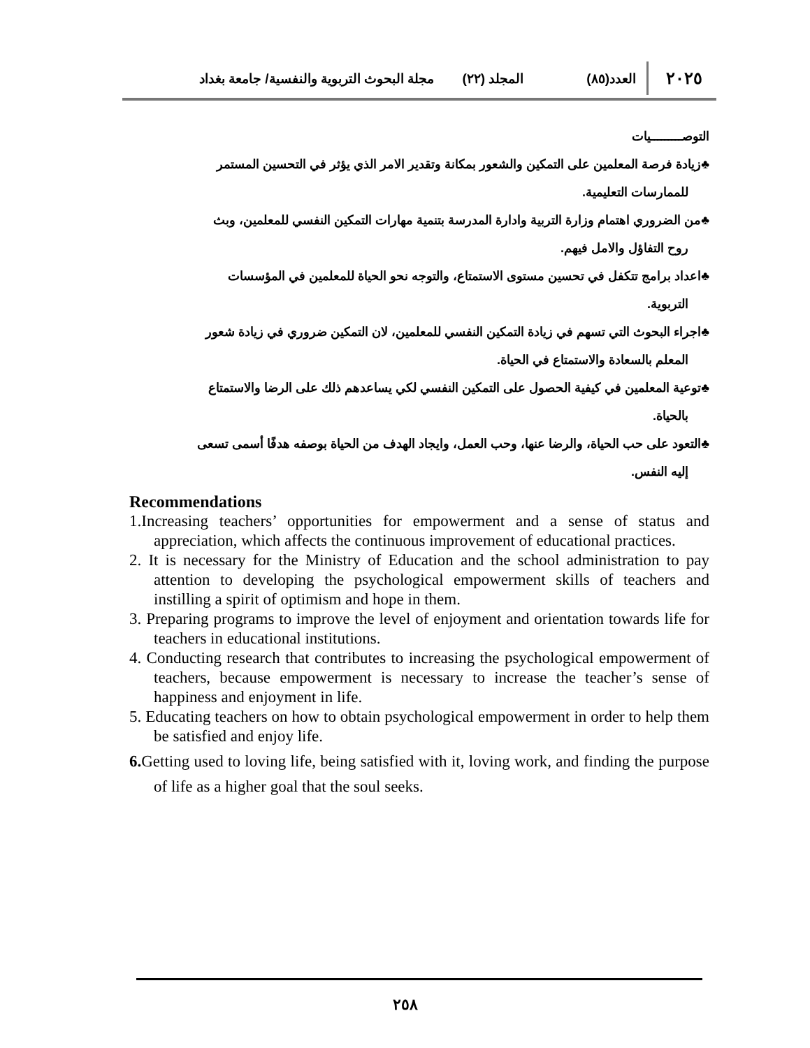٢٠٢٥ العدد(٨٥) المجلد (٢٢) مجلة البحوث التربوية والنفسية/ جامعة بغداد
التوصـــــــــيات
♣زيادة فرصة المعلمين على التمكين والشعور بمكانة وتقدير الامر الذي يؤثر في التحسين المستمر
للممارسات التعليمية.
♣من الضروري اهتمام وزارة التربية وادارة المدرسة بتنمية مهارات التمكين النفسي للمعلمين، وبث
روح التفاؤل والامل فيهم.
♣اعداد برامج تتكفل في تحسين مستوى الاستمتاع، والتوجه نحو الحياة للمعلمين في المؤسسات
التربوية.
♣اجراء البحوث التي تسهم في زيادة التمكين النفسي للمعلمين، لان التمكين ضروري في زيادة شعور
المعلم بالسعادة والاستمتاع في الحياة.
♣توعية المعلمين في كيفية الحصول على التمكين النفسي لكي يساعدهم ذلك على الرضا والاستمتاع
بالحياة.
♣التعود على حب الحياة، والرضا عنها، وحب العمل، وايجاد الهدف من الحياة بوصفه هدفًا أسمى تسعى
إليه النفس.
Recommendations
1.Increasing teachers’ opportunities for empowerment and a sense of status and appreciation, which affects the continuous improvement of educational practices.
2. It is necessary for the Ministry of Education and the school administration to pay attention to developing the psychological empowerment skills of teachers and instilling a spirit of optimism and hope in them.
3. Preparing programs to improve the level of enjoyment and orientation towards life for teachers in educational institutions.
4. Conducting research that contributes to increasing the psychological empowerment of teachers, because empowerment is necessary to increase the teacher’s sense of happiness and enjoyment in life.
5. Educating teachers on how to obtain psychological empowerment in order to help them be satisfied and enjoy life.
6. Getting used to loving life, being satisfied with it, loving work, and finding the purpose of life as a higher goal that the soul seeks.
٢٥٨